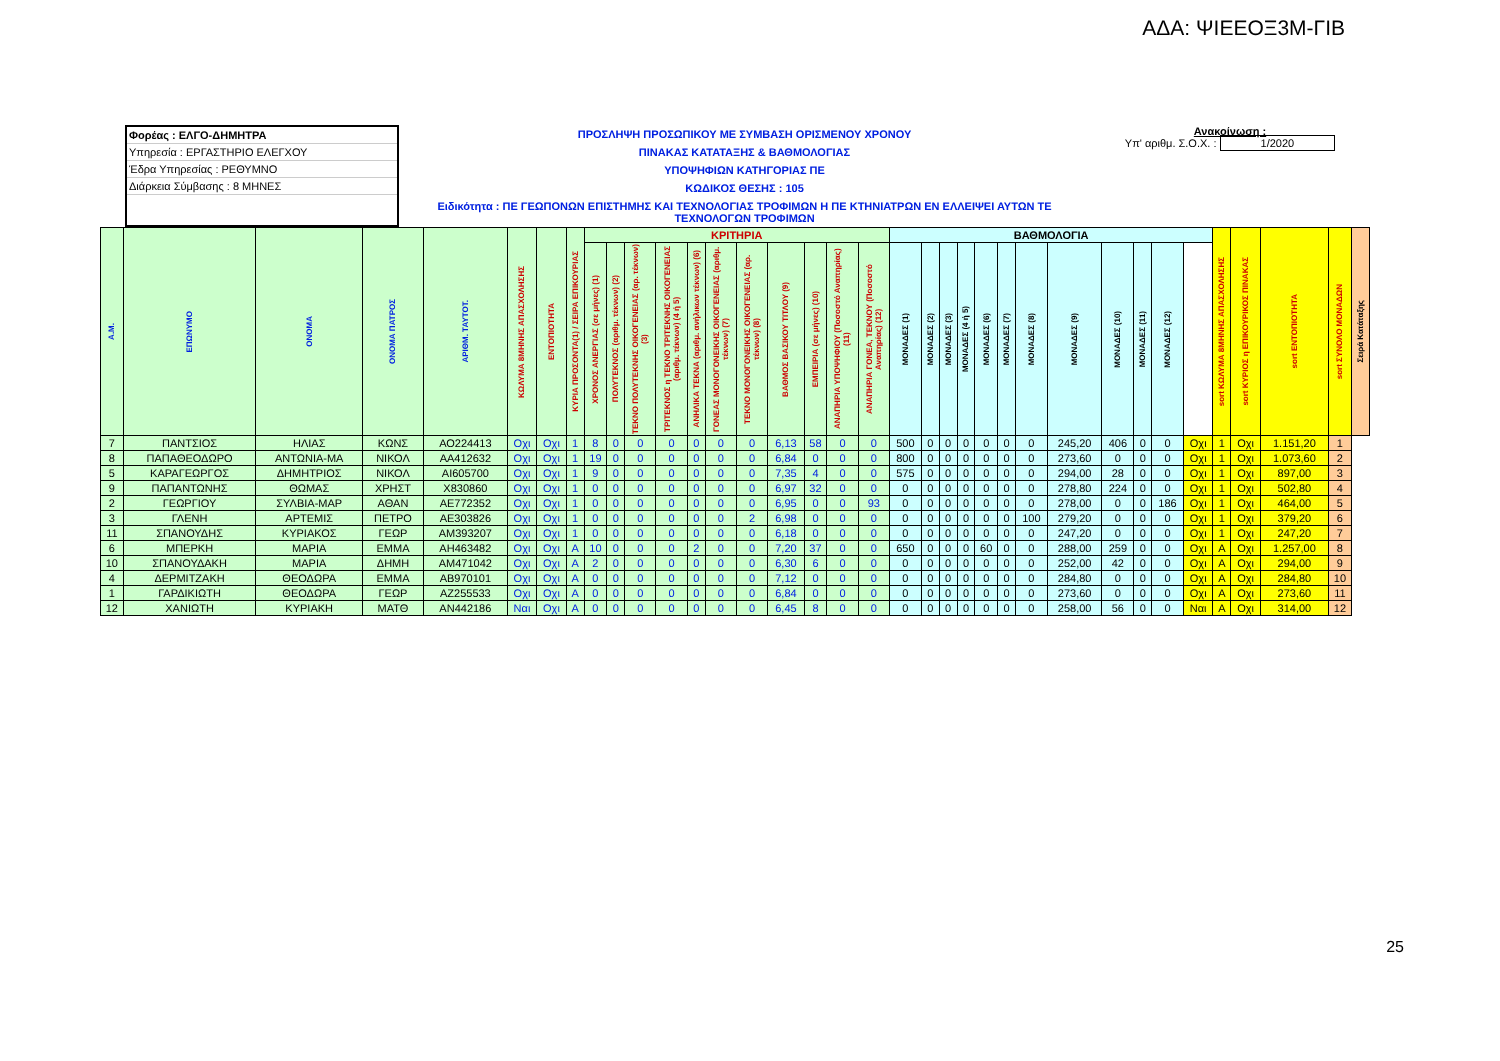ΑΔΑ: ΨΙΕΕΟΞ3Μ-ΓΙΒ
Φορέας : ΕΛΓΟ-ΔΗΜΗΤΡΑ
Υπηρεσία : ΕΡΓΑΣΤΗΡΙΟ ΕΛΕΓΧΟΥ
Έδρα Υπηρεσίας : ΡΕΘΥΜΝΟ
Διάρκεια Σύμβασης : 8 ΜΗΝΕΣ
ΠΡΟΣΛΗΨΗ ΠΡΟΣΩΠΙΚΟΥ ΜΕ ΣΥΜΒΑΣΗ ΟΡΙΣΜΕΝΟΥ ΧΡΟΝΟΥ
ΠΙΝΑΚΑΣ ΚΑΤΑΤΑΞΗΣ & ΒΑΘΜΟΛΟΓΙΑΣ
ΥΠΟΨΗΦΙΩΝ ΚΑΤΗΓΟΡΙΑΣ ΠΕ
ΚΩΔΙΚΟΣ ΘΕΣΗΣ : 105
Ειδικότητα : ΠΕ ΓΕΩΠΟΝΩΝ ΕΠΙΣΤΗΜΗΣ ΚΑΙ ΤΕΧΝΟΛΟΓΙΑΣ ΤΡΟΦΙΜΩΝ Η ΠΕ ΚΤΗΝΙΑΤΡΩΝ ΕΝ ΕΛΛΕΙΨΕΙ ΑΥΤΩΝ ΤΕ ΤΕΧΝΟΛΟΓΩΝ ΤΡΟΦΙΜΩΝ
Ανακοίνωση :
Υπ' αριθμ. Σ.Ο.Χ. : 1/2020
| Α.Μ. | ΕΠΩΝΥΜΟ | ΟΝΟΜΑ | ΟΝΟΜΑ ΠΑΤΡΟΣ | ΑΡΙΘΜ. ΤΑΥΤΟΤ. | ΚΩΛΥΜΑ 8ΜΗΝΗΣ ΑΠΑΣΧΟΛΗΣΗΣ | ΕΝΤΟΠΙΟΤΗΤΑ | ΚΥΡΙΑ ΠΡΟΣΟΝΤΑ(1) / ΣΕΙΡΑ ΕΠΙΚΟΥΡΙΑΣ | ΚΡΙΤΗΡΙΑ | | | | | | | | | | | ΒΑΘΜΟΛΟΓΙΑ | | | | | | | | | | | | sort ΚΩΛΥΜΑ 8ΜΗΝΗΣ ΑΠΑΣΧΟΛΗΣΗΣ | sort ΚΥΡΙΟΣ η ΕΠΙΚΟΥΡΙΚΟΣ ΠΙΝΑΚΑΣ | sort ΕΝΤΟΠΙΟΤΗΤΑ | sort ΣΥΝΟΛΟ ΜΟΝΑΔΩΝ | Σειρά Κατάταξης |
| --- | --- | --- | --- | --- | --- | --- | --- | --- | --- | --- | --- | --- | --- | --- | --- | --- | --- | --- | --- | --- | --- | --- | --- | --- | --- | --- | --- | --- | --- | --- | --- | --- | --- | --- | --- |
| | | | | | | | | ΧΡΟΝΟΣ ΑΝΕΡΓΙΑΣ (σε μήνες) (1) | ΠΟΛΥΤΕΚΝΟΣ (αριθμ. τέκνων) (2) | ΤΕΚΝΟ ΠΟΛΥΤΕΚΝΗΣ ΟΙΚΟΓΕΝΕΙΑΣ (αρ. τέκνων) (3) | ΤΡΙΤΕΚΝΟΣ η ΤΕΚΝΟ ΤΡΙΤΕΚΝΗΣ ΟΙΚΟΓΕΝΕΙΑΣ (αριθμ. τέκνων) (4 ή 5) | ΑΝΗΛΙΚΑ ΤΕΚΝΑ (αριθμ. ανήλικων τέκνων) (6) | ΓΟΝΕΑΣ ΜΟΝΟΓΟΝΕΙΚΗΣ ΟΙΚΟΓΕΝΕΙΑΣ (αριθμ. τέκνων) (7) | ΤΕΚΝΟ ΜΟΝΟΓΟΝΕΙΚΗΣ ΟΙΚΟΓΕΝΕΙΑΣ (αρ. τέκνων) (8) | ΒΑΘΜΟΣ ΒΑΣΙΚΟΥ ΤΙΤΛΟΥ (9) | ΕΜΠΕΙΡΙΑ (σε μήνες) (10) | ΑΝΑΠΗΡΙΑ ΥΠΟΨΗΦΙΟΥ (Ποσοστό Αναπηρίας) (11) | ΑΝΑΠΗΡΙΑ ΓΟΝΕΑ, ΤΕΚΝΟΥ (Ποσοστό Αναπηρίας) (12) | ΜΟΝΑΔΕΣ (1) | ΜΟΝΑΔΕΣ (2) | ΜΟΝΑΔΕΣ (3) | ΜΟΝΑΔΕΣ (4 ή 5) | ΜΟΝΑΔΕΣ (6) | ΜΟΝΑΔΕΣ (7) | ΜΟΝΑΔΕΣ (8) | ΜΟΝΑΔΕΣ (9) | ΜΟΝΑΔΕΣ (10) | ΜΟΝΑΔΕΣ (11) | ΜΟΝΑΔΕΣ (12) | | | | | | |
| 7 | ΠΑΝΤΣΙΟΣ | ΗΛΙΑΣ | ΚΩΝΣ | ΑΟ224413 | Οχι | Οχι | 1 | 8 | 0 | 0 | 0 | 0 | 0 | 0 | 6,13 | 58 | 0 | 0 | 500 | 0 | 0 | 0 | 0 | 0 | 0 | 245,20 | 406 | 0 | 0 | Οχι | 1 | Οχι | 1.151,20 | 1 | |
| 8 | ΠΑΠΑΘΕΟΔΩΡΟ | ΑΝΤΩΝΙΑ-ΜΑ | ΝΙΚΟΛ | ΑΑ412632 | Οχι | Οχι | 1 | 19 | 0 | 0 | 0 | 0 | 0 | 0 | 6,84 | 0 | 0 | 0 | 800 | 0 | 0 | 0 | 0 | 0 | 0 | 273,60 | 0 | 0 | 0 | Οχι | 1 | Οχι | 1.073,60 | 2 | |
| 5 | ΚΑΡΑΓΕΩΡΓΟΣ | ΔΗΜΗΤΡΙΟΣ | ΝΙΚΟΛ | ΑΙ605700 | Οχι | Οχι | 1 | 9 | 0 | 0 | 0 | 0 | 0 | 0 | 7,35 | 4 | 0 | 0 | 575 | 0 | 0 | 0 | 0 | 0 | 0 | 294,00 | 28 | 0 | 0 | Οχι | 1 | Οχι | 897,00 | 3 | |
| 9 | ΠΑΠΑΝΤΩΝΗΣ | ΘΩΜΑΣ | ΧΡΗΣΤ | Χ830860 | Οχι | Οχι | 1 | 0 | 0 | 0 | 0 | 0 | 0 | 0 | 6,97 | 32 | 0 | 0 | 0 | 0 | 0 | 0 | 0 | 0 | 0 | 278,80 | 224 | 0 | 0 | Οχι | 1 | Οχι | 502,80 | 4 | |
| 2 | ΓΕΩΡΓΙΟΥ | ΣΥΛΒΙΑ-ΜΑΡ | ΑΘΑΝ | ΑΕ772352 | Οχι | Οχι | 1 | 0 | 0 | 0 | 0 | 0 | 0 | 0 | 6,95 | 0 | 0 | 93 | 0 | 0 | 0 | 0 | 0 | 0 | 0 | 278,00 | 0 | 0 | 186 | Οχι | 1 | Οχι | 464,00 | 5 | |
| 3 | ΓΛΕΝΗ | ΑΡΤΕΜΙΣ | ΠΕΤΡΟ | ΑΕ303826 | Οχι | Οχι | 1 | 0 | 0 | 0 | 0 | 0 | 0 | 2 | 6,98 | 0 | 0 | 0 | 0 | 0 | 0 | 0 | 0 | 0 | 100 | 279,20 | 0 | 0 | 0 | Οχι | 1 | Οχι | 379,20 | 6 | |
| 11 | ΣΠΑΝΟΥΔΗΣ | ΚΥΡΙΑΚΟΣ | ΓΕΩΡ | ΑΜ393207 | Οχι | Οχι | 1 | 0 | 0 | 0 | 0 | 0 | 0 | 0 | 6,18 | 0 | 0 | 0 | 0 | 0 | 0 | 0 | 0 | 0 | 0 | 247,20 | 0 | 0 | 0 | Οχι | 1 | Οχι | 247,20 | 7 | |
| 6 | ΜΠΕΡΚΗ | ΜΑΡΙΑ | ΕΜΜΑ | ΑΗ463482 | Οχι | Οχι | Α | 10 | 0 | 0 | 0 | 2 | 0 | 0 | 7,20 | 37 | 0 | 0 | 650 | 0 | 0 | 0 | 60 | 0 | 0 | 288,00 | 259 | 0 | 0 | Οχι | Α | Οχι | 1.257,00 | 8 | |
| 10 | ΣΠΑΝΟΥΔΑΚΗ | ΜΑΡΙΑ | ΔΗΜΗ | ΑΜ471042 | Οχι | Οχι | Α | 2 | 0 | 0 | 0 | 0 | 0 | 0 | 6,30 | 6 | 0 | 0 | 0 | 0 | 0 | 0 | 0 | 0 | 0 | 252,00 | 42 | 0 | 0 | Οχι | Α | Οχι | 294,00 | 9 | |
| 4 | ΔΕΡΜΙΤΖΑΚΗ | ΘΕΟΔΩΡΑ | ΕΜΜΑ | ΑΒ970101 | Οχι | Οχι | Α | 0 | 0 | 0 | 0 | 0 | 0 | 0 | 7,12 | 0 | 0 | 0 | 0 | 0 | 0 | 0 | 0 | 0 | 0 | 284,80 | 0 | 0 | 0 | Οχι | Α | Οχι | 284,80 | 10 | |
| 1 | ΓΑΡΔΙΚΙΩΤΗ | ΘΕΟΔΩΡΑ | ΓΕΩΡ | ΑΖ255533 | Οχι | Οχι | Α | 0 | 0 | 0 | 0 | 0 | 0 | 0 | 6,84 | 0 | 0 | 0 | 0 | 0 | 0 | 0 | 0 | 0 | 0 | 273,60 | 0 | 0 | 0 | Οχι | Α | Οχι | 273,60 | 11 | |
| 12 | ΧΑΝΙΩΤΗ | ΚΥΡΙΑΚΗ | ΜΑΤΘ | ΑΝ442186 | Ναι | Οχι | Α | 0 | 0 | 0 | 0 | 0 | 0 | 0 | 6,45 | 8 | 0 | 0 | 0 | 0 | 0 | 0 | 0 | 0 | 0 | 258,00 | 56 | 0 | 0 | Ναι | Α | Οχι | 314,00 | 12 | |
25